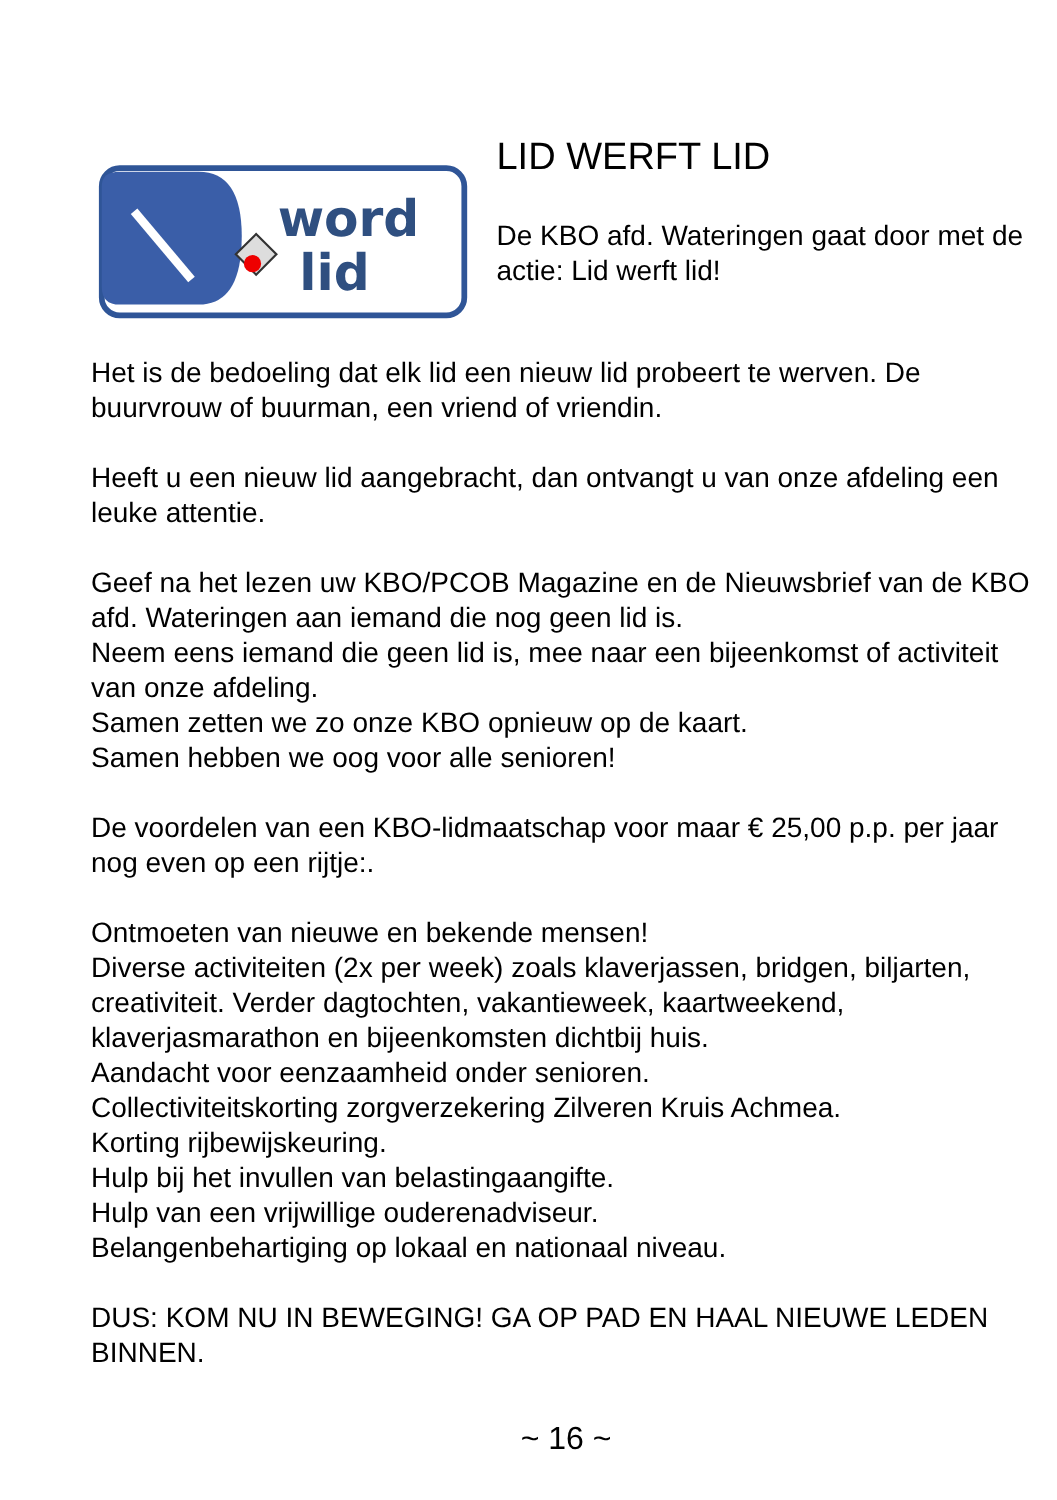word
lid
LID WERFT LID
De KBO afd. Wateringen gaat door met de actie: Lid werft lid!
Het is de bedoeling dat elk lid een nieuw lid probeert te werven. De buurvrouw of buurman, een vriend of vriendin.
Heeft u een nieuw lid aangebracht, dan ontvangt u van onze afdeling een leuke attentie.
Geef na het lezen uw KBO/PCOB Magazine en de Nieuwsbrief van de KBO afd. Wateringen aan iemand die nog geen lid is.
Neem eens iemand die geen lid is, mee naar een bijeenkomst of activiteit van onze afdeling.
Samen zetten we zo onze KBO opnieuw op de kaart.
Samen hebben we oog voor alle senioren!
De voordelen van een KBO-lidmaatschap voor maar € 25,00 p.p. per jaar nog even op een rijtje:.
Ontmoeten van nieuwe en bekende mensen!
Diverse activiteiten (2x per week) zoals klaverjassen, bridgen, biljarten, creativiteit. Verder dagtochten, vakantieweek, kaartweekend, klaverjasmarathon en bijeenkomsten dichtbij huis.
Aandacht voor eenzaamheid onder senioren.
Collectiviteitskorting zorgverzekering Zilveren Kruis Achmea.
Korting rijbewijskeuring.
Hulp bij het invullen van belastingaangifte.
Hulp van een vrijwillige ouderenadviseur.
Belangenbehartiging op lokaal en nationaal niveau.
DUS: KOM NU IN BEWEGING! GA OP PAD EN HAAL NIEUWE LEDEN BINNEN.
~ 16 ~